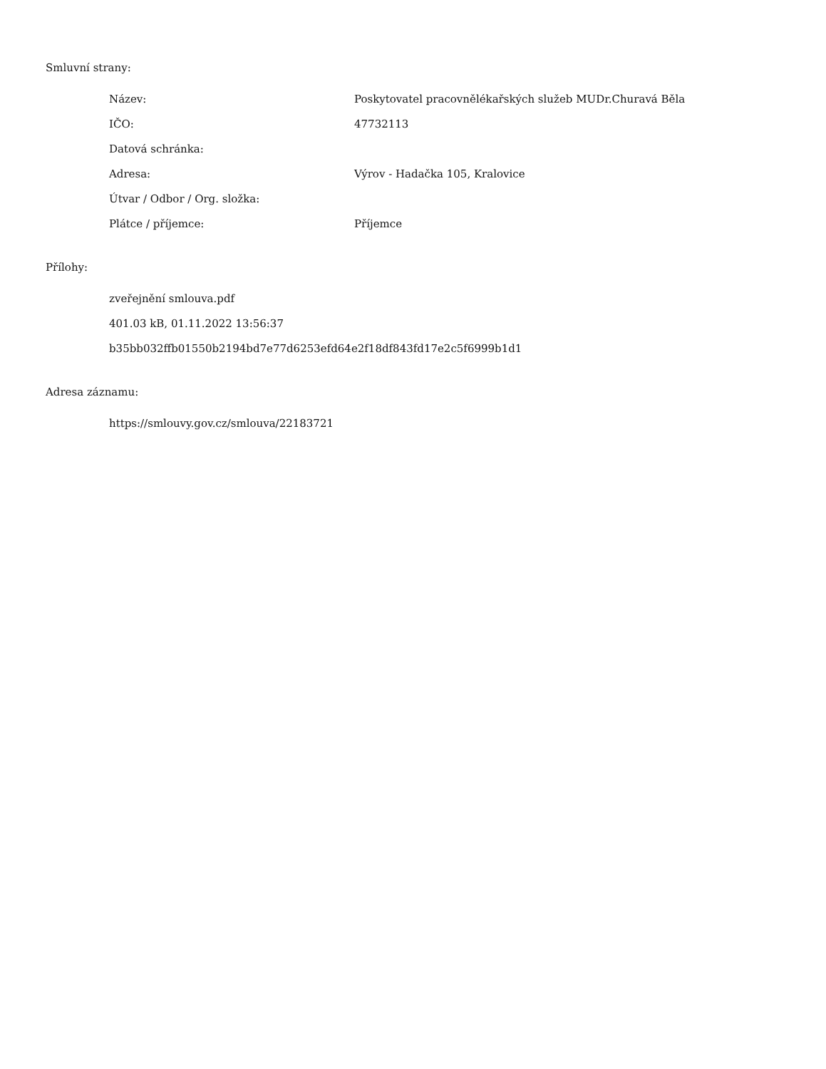Smluvní strany:
| Název: | Poskytovatel pracovnělékařských služeb MUDr.Churavá Běla |
| IČO: | 47732113 |
| Datová schránka: | |
| Adresa: | Výrov - Hadačka 105, Kralovice |
| Útvar / Odbor / Org. složka: | |
| Plátce / příjemce: | Příjemce |
Přílohy:
zveřejnění smlouva.pdf
401.03 kB, 01.11.2022 13:56:37
b35bb032ffb01550b2194bd7e77d6253efd64e2f18df843fd17e2c5f6999b1d1
Adresa záznamu:
https://smlouvy.gov.cz/smlouva/22183721